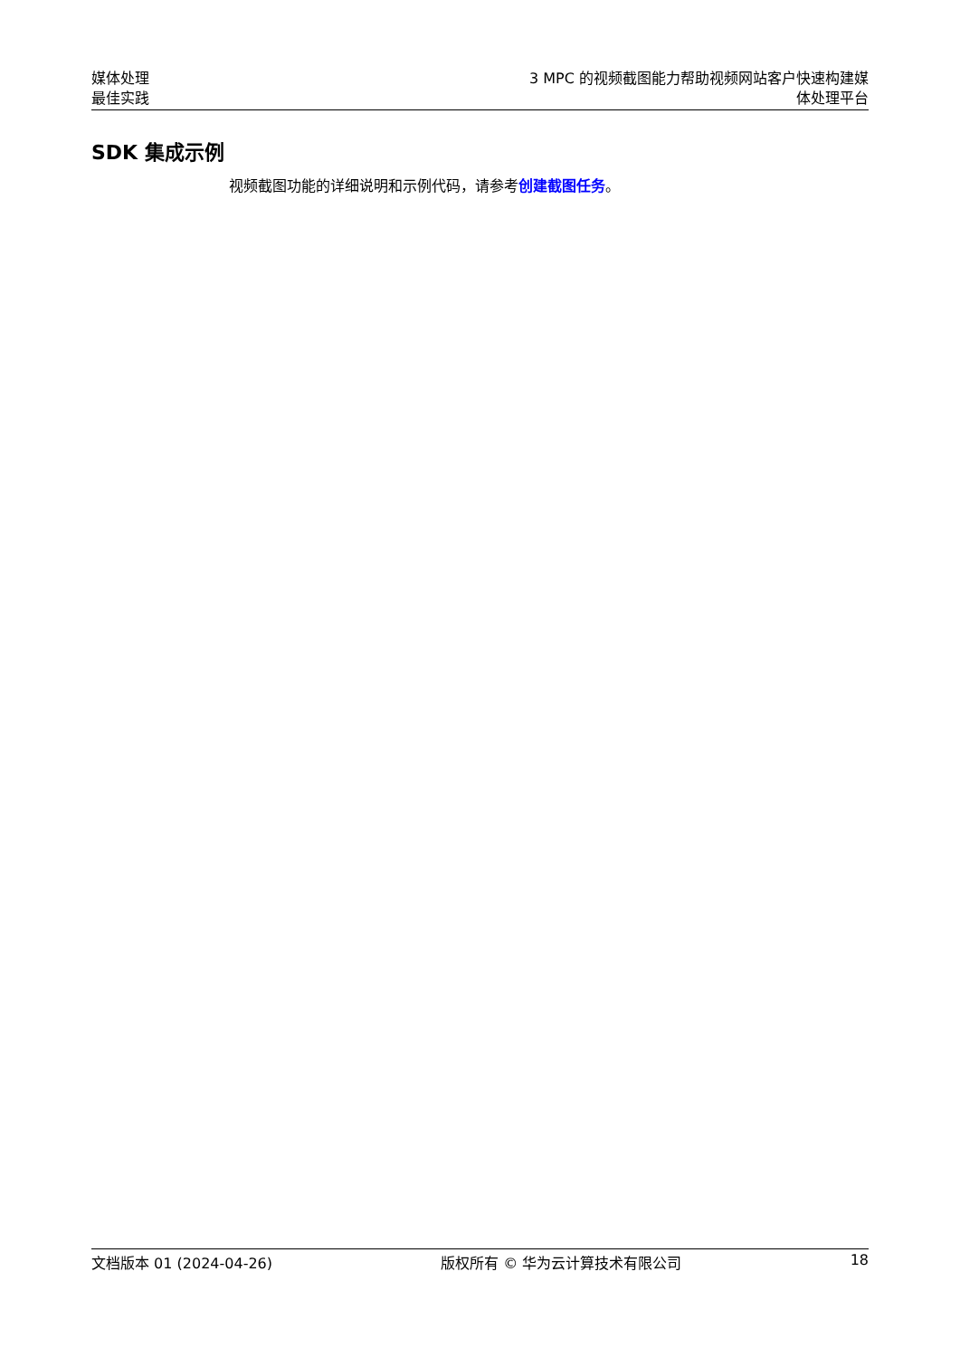媒体处理
最佳实践
3 MPC 的视频截图能力帮助视频网站客户快速构建媒
体处理平台
SDK 集成示例
视频截图功能的详细说明和示例代码，请参考创建截图任务。
文档版本 01 (2024-04-26) 版权所有 © 华为云计算技术有限公司 18